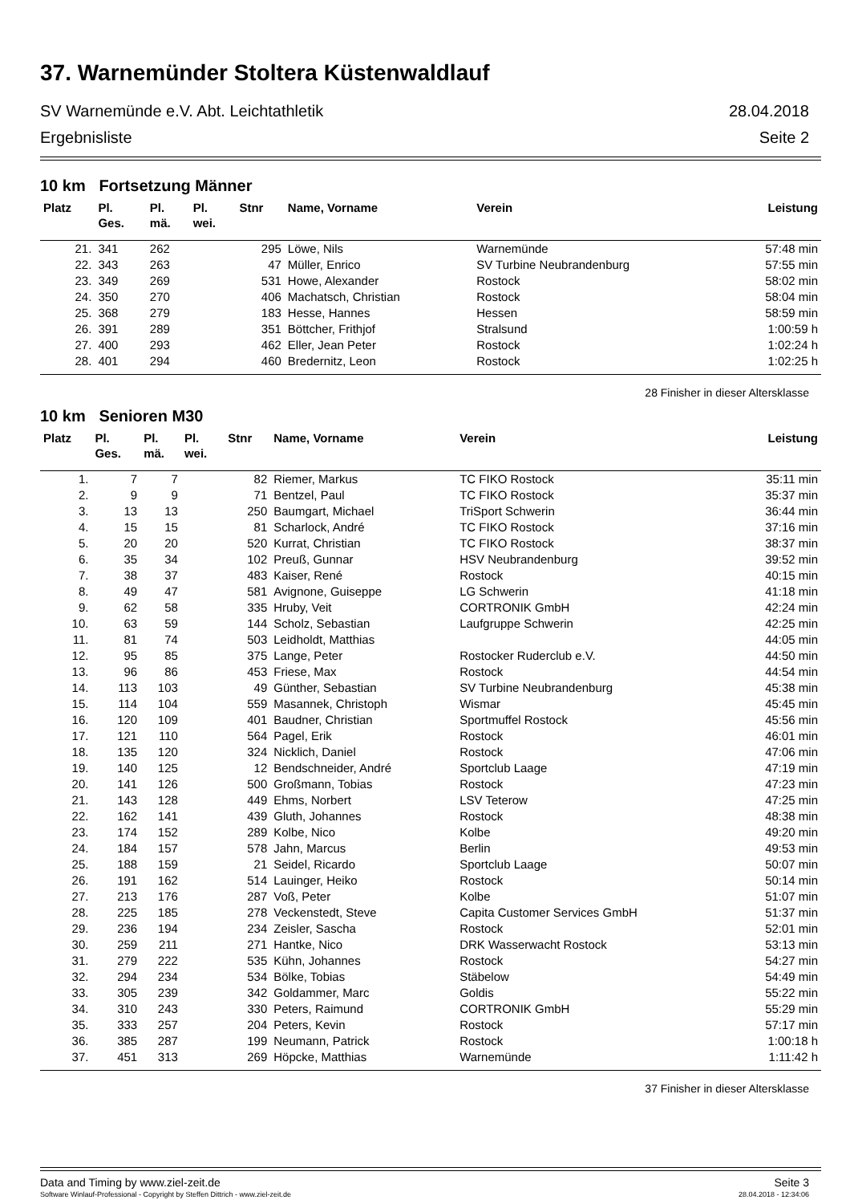37. Warnemünder Stoltera Küstenwaldlauf
SV Warnemünde e.V. Abt. Leichtathletik 28.04.2018
Ergebnisliste Seite 2
10 km Fortsetzung Männer
| Platz | Pl. Ges. | Pl. mä. | Pl. wei. | Stnr | Name, Vorname | Verein | Leistung |
| --- | --- | --- | --- | --- | --- | --- | --- |
| 21. | 341 | 262 | | 295 | Löwe, Nils | Warnemünde | 57:48 min |
| 22. | 343 | 263 | | 47 | Müller, Enrico | SV Turbine Neubrandenburg | 57:55 min |
| 23. | 349 | 269 | | 531 | Howe, Alexander | Rostock | 58:02 min |
| 24. | 350 | 270 | | 406 | Machatsch, Christian | Rostock | 58:04 min |
| 25. | 368 | 279 | | 183 | Hesse, Hannes | Hessen | 58:59 min |
| 26. | 391 | 289 | | 351 | Böttcher, Frithjof | Stralsund | 1:00:59 h |
| 27. | 400 | 293 | | 462 | Eller, Jean Peter | Rostock | 1:02:24 h |
| 28. | 401 | 294 | | 460 | Bredernitz, Leon | Rostock | 1:02:25 h |
28 Finisher in dieser Altersklasse
10 km Senioren M30
| Platz | Pl. Ges. | Pl. mä. | Pl. wei. | Stnr | Name, Vorname | Verein | Leistung |
| --- | --- | --- | --- | --- | --- | --- | --- |
| 1. | 7 | 7 | | 82 | Riemer, Markus | TC FIKO Rostock | 35:11 min |
| 2. | 9 | 9 | | 71 | Bentzel, Paul | TC FIKO Rostock | 35:37 min |
| 3. | 13 | 13 | | 250 | Baumgart, Michael | TriSport Schwerin | 36:44 min |
| 4. | 15 | 15 | | 81 | Scharlock, André | TC FIKO Rostock | 37:16 min |
| 5. | 20 | 20 | | 520 | Kurrat, Christian | TC FIKO Rostock | 38:37 min |
| 6. | 35 | 34 | | 102 | Preuß, Gunnar | HSV Neubrandenburg | 39:52 min |
| 7. | 38 | 37 | | 483 | Kaiser, René | Rostock | 40:15 min |
| 8. | 49 | 47 | | 581 | Avignone, Guiseppe | LG Schwerin | 41:18 min |
| 9. | 62 | 58 | | 335 | Hruby, Veit | CORTRONIK GmbH | 42:24 min |
| 10. | 63 | 59 | | 144 | Scholz, Sebastian | Laufgruppe Schwerin | 42:25 min |
| 11. | 81 | 74 | | 503 | Leidholdt, Matthias | | 44:05 min |
| 12. | 95 | 85 | | 375 | Lange, Peter | Rostocker Ruderclub e.V. | 44:50 min |
| 13. | 96 | 86 | | 453 | Friese, Max | Rostock | 44:54 min |
| 14. | 113 | 103 | | 49 | Günther, Sebastian | SV Turbine Neubrandenburg | 45:38 min |
| 15. | 114 | 104 | | 559 | Masannek, Christoph | Wismar | 45:45 min |
| 16. | 120 | 109 | | 401 | Baudner, Christian | Sportmuffel Rostock | 45:56 min |
| 17. | 121 | 110 | | 564 | Pagel, Erik | Rostock | 46:01 min |
| 18. | 135 | 120 | | 324 | Nicklich, Daniel | Rostock | 47:06 min |
| 19. | 140 | 125 | | 12 | Bendschneider, André | Sportclub Laage | 47:19 min |
| 20. | 141 | 126 | | 500 | Großmann, Tobias | Rostock | 47:23 min |
| 21. | 143 | 128 | | 449 | Ehms, Norbert | LSV Teterow | 47:25 min |
| 22. | 162 | 141 | | 439 | Gluth, Johannes | Rostock | 48:38 min |
| 23. | 174 | 152 | | 289 | Kolbe, Nico | Kolbe | 49:20 min |
| 24. | 184 | 157 | | 578 | Jahn, Marcus | Berlin | 49:53 min |
| 25. | 188 | 159 | | 21 | Seidel, Ricardo | Sportclub Laage | 50:07 min |
| 26. | 191 | 162 | | 514 | Lauinger, Heiko | Rostock | 50:14 min |
| 27. | 213 | 176 | | 287 | Voß, Peter | Kolbe | 51:07 min |
| 28. | 225 | 185 | | 278 | Veckenstedt, Steve | Capita Customer Services GmbH | 51:37 min |
| 29. | 236 | 194 | | 234 | Zeisler, Sascha | Rostock | 52:01 min |
| 30. | 259 | 211 | | 271 | Hantke, Nico | DRK Wasserwacht Rostock | 53:13 min |
| 31. | 279 | 222 | | 535 | Kühn, Johannes | Rostock | 54:27 min |
| 32. | 294 | 234 | | 534 | Bölke, Tobias | Stäbelow | 54:49 min |
| 33. | 305 | 239 | | 342 | Goldammer, Marc | Goldis | 55:22 min |
| 34. | 310 | 243 | | 330 | Peters, Raimund | CORTRONIK GmbH | 55:29 min |
| 35. | 333 | 257 | | 204 | Peters, Kevin | Rostock | 57:17 min |
| 36. | 385 | 287 | | 199 | Neumann, Patrick | Rostock | 1:00:18 h |
| 37. | 451 | 313 | | 269 | Höpcke, Matthias | Warnemünde | 1:11:42 h |
37 Finisher in dieser Altersklasse
Data and Timing by www.ziel-zeit.de Seite 3
Software Winlauf-Professional - Copyright by Steffen Dittrich - www.ziel-zeit.de 28.04.2018 - 12:34:06